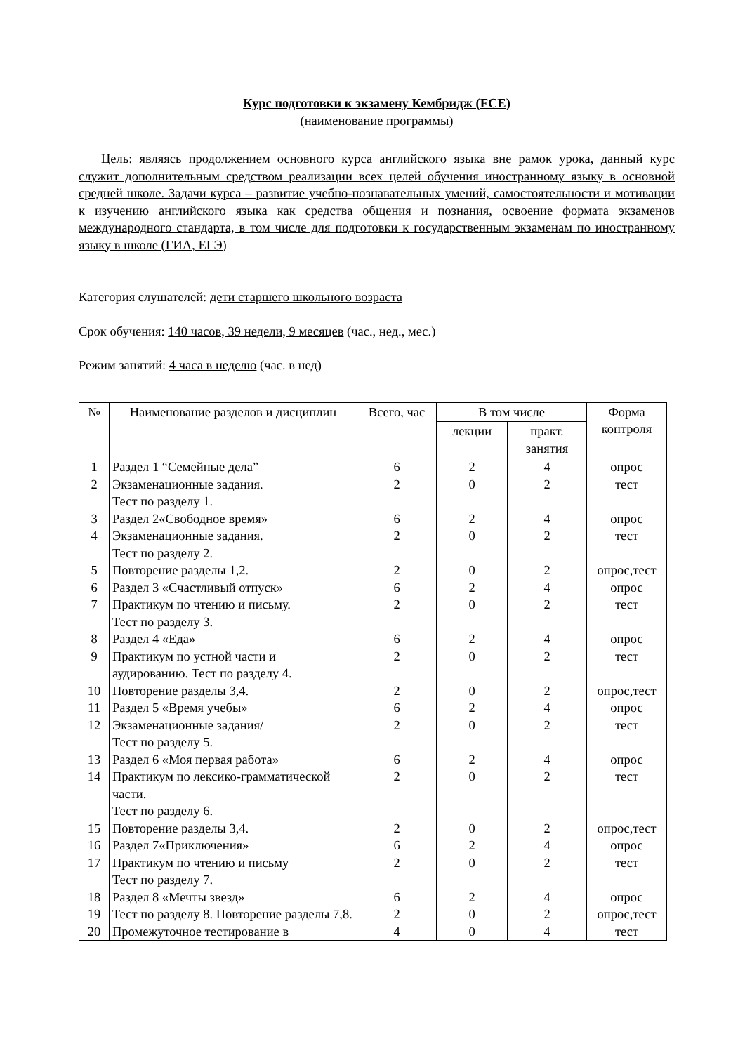Курс подготовки к экзамену Кембридж (FCE)
(наименование программы)
Цель: являясь продолжением основного курса английского языка вне рамок урока, данный курс служит дополнительным средством реализации всех целей обучения иностранному языку в основной средней школе. Задачи курса – развитие учебно-познавательных умений, самостоятельности и мотивации к изучению английского языка как средства общения и познания, освоение формата экзаменов международного стандарта, в том числе для подготовки к государственным экзаменам по иностранному языку в школе (ГИА, ЕГЭ)
Категория слушателей: дети старшего школьного возраста
Срок обучения: 140 часов, 39 недели, 9 месяцев (час., нед., мес.)
Режим занятий: 4 часа в неделю (час. в нед)
| № | Наименование разделов и дисциплин | Всего, час | В том числе | | Форма контроля |
| --- | --- | --- | --- | --- | --- |
| | | | лекции | практ. занятия | |
| 1 | Раздел 1 “Семейные дела” | 6 | 2 | 4 | опрос |
| 2 | Экзаменационные задания. Тест по разделу 1. | 2 | 0 | 2 | тест |
| 3 | Раздел 2«Свободное время» | 6 | 2 | 4 | опрос |
| 4 | Экзаменационные задания. Тест по разделу 2. | 2 | 0 | 2 | тест |
| 5 | Повторение разделы 1,2. | 2 | 0 | 2 | опрос,тест |
| 6 | Раздел 3 «Счастливый отпуск» | 6 | 2 | 4 | опрос |
| 7 | Практикум по чтению и письму. Тест по разделу 3. | 2 | 0 | 2 | тест |
| 8 | Раздел 4 «Еда» | 6 | 2 | 4 | опрос |
| 9 | Практикум по устной части и аудированию. Тест по разделу 4. | 2 | 0 | 2 | тест |
| 10 | Повторение разделы 3,4. | 2 | 0 | 2 | опрос,тест |
| 11 | Раздел 5 «Время учебы» | 6 | 2 | 4 | опрос |
| 12 | Экзаменационные задания/ Тест по разделу 5. | 2 | 0 | 2 | тест |
| 13 | Раздел 6 «Моя первая работа» | 6 | 2 | 4 | опрос |
| 14 | Практикум по лексико-грамматической части. Тест по разделу 6. | 2 | 0 | 2 | тест |
| 15 | Повторение разделы 3,4. | 2 | 0 | 2 | опрос,тест |
| 16 | Раздел 7«Приключения» | 6 | 2 | 4 | опрос |
| 17 | Практикум по чтению и письму Тест по разделу 7. | 2 | 0 | 2 | тест |
| 18 | Раздел 8 «Мечты звезд» | 6 | 2 | 4 | опрос |
| 19 | Тест по разделу 8. Повторение разделы 7,8. | 2 | 0 | 2 | опрос,тест |
| 20 | Промежуточное тестирование в | 4 | 0 | 4 | тест |